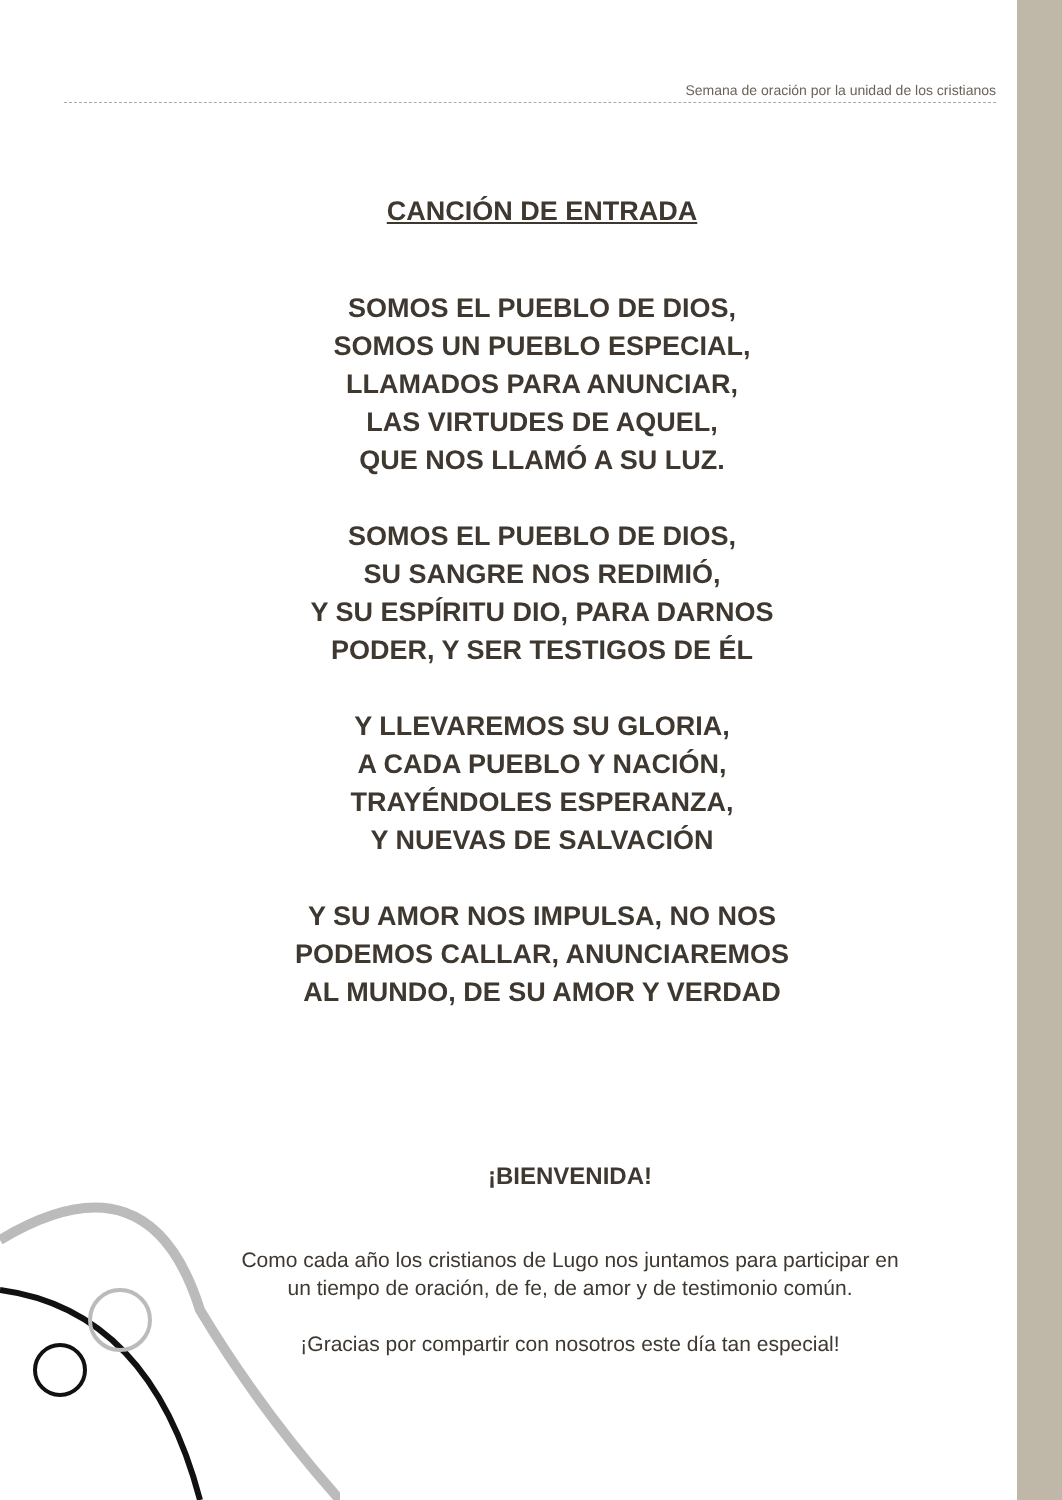Semana de oración por la unidad de los cristianos
CANCIÓN DE ENTRADA
SOMOS EL PUEBLO DE DIOS,
SOMOS UN PUEBLO ESPECIAL,
LLAMADOS PARA ANUNCIAR,
LAS VIRTUDES DE AQUEL,
QUE NOS LLAMÓ A SU LUZ.
SOMOS EL PUEBLO DE DIOS,
SU SANGRE NOS REDIMIÓ,
Y SU ESPÍRITU DIO, PARA DARNOS
PODER, Y SER TESTIGOS DE ÉL
Y LLEVAREMOS SU GLORIA,
A CADA PUEBLO Y NACIÓN,
TRAYÉNDOLES ESPERANZA,
Y NUEVAS DE SALVACIÓN
Y SU AMOR NOS IMPULSA, NO NOS
PODEMOS CALLAR, ANUNCIAREMOS
AL MUNDO, DE SU AMOR Y VERDAD
¡BIENVENIDA!
Como cada año los cristianos de Lugo nos juntamos para participar en un tiempo de oración, de fe, de amor y de testimonio común.
¡Gracias por compartir con nosotros este día tan especial!